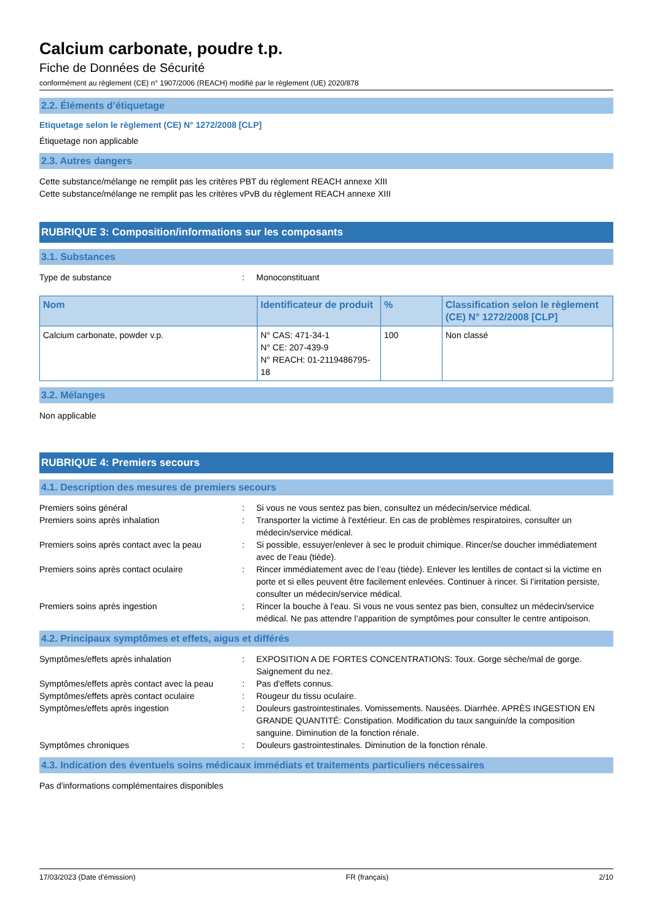Calcium carbonate, poudre t.p.
Fiche de Données de Sécurité
conformément au règlement (CE) n° 1907/2006 (REACH) modifié par le règlement (UE) 2020/878
2.2. Éléments d’étiquetage
Etiquetage selon le règlement (CE) N° 1272/2008 [CLP]
Étiquetage non applicable
2.3. Autres dangers
Cette substance/mélange ne remplit pas les critères PBT du règlement REACH annexe XIII
Cette substance/mélange ne remplit pas les critères vPvB du règlement REACH annexe XIII
RUBRIQUE 3: Composition/informations sur les composants
3.1. Substances
Type de substance: Monoconstituant
| Nom | Identificateur de produit | % | Classification selon le règlement (CE) N° 1272/2008 [CLP] |
| --- | --- | --- | --- |
| Calcium carbonate, powder v.p. | N° CAS: 471-34-1 N° CE: 207-439-9 N° REACH: 01-2119486795-18 | 100 | Non classé |
3.2. Mélanges
Non applicable
RUBRIQUE 4: Premiers secours
4.1. Description des mesures de premiers secours
Premiers soins général: Si vous ne vous sentez pas bien, consultez un médecin/service médical. Premiers soins après inhalation: Transporter la victime à l'extérieur. En cas de problèmes respiratoires, consulter un médecin/service médical. Premiers soins après contact avec la peau: Si possible, essuyer/enlever à sec le produit chimique. Rincer/se doucher immédiatement avec de l’eau (tiède). Premiers soins après contact oculaire: Rincer immédiatement avec de l’eau (tiède). Enlever les lentilles de contact si la victime en porte et si elles peuvent être facilement enlevées. Continuer à rincer. Si l’irritation persiste, consulter un médecin/service médical. Premiers soins après ingestion: Rincer la bouche à l'eau. Si vous ne vous sentez pas bien, consultez un médecin/service médical. Ne pas attendre l’apparition de symptômes pour consulter le centre antipoison.
4.2. Principaux symptômes et effets, aigus et différés
Symptômes/effets après inhalation: EXPOSITION A DE FORTES CONCENTRATIONS: Toux. Gorge sèche/mal de gorge. Saignement du nez. Symptômes/effets après contact avec la peau: Pas d'effets connus. Symptômes/effets après contact oculaire: Rougeur du tissu oculaire. Symptômes/effets après ingestion: Douleurs gastrointestinales. Vomissements. Nausées. Diarrhée. APRÈS INGESTION EN GRANDE QUANTITÉ: Constipation. Modification du taux sanguin/de la composition sanguine. Diminution de la fonction rénale. Symptômes chroniques: Douleurs gastrointestinales. Diminution de la fonction rénale.
4.3. Indication des éventuels soins médicaux immédiats et traitements particuliers nécessaires
Pas d'informations complémentaires disponibles
17/03/2023 (Date d'émission) FR (français) 2/10